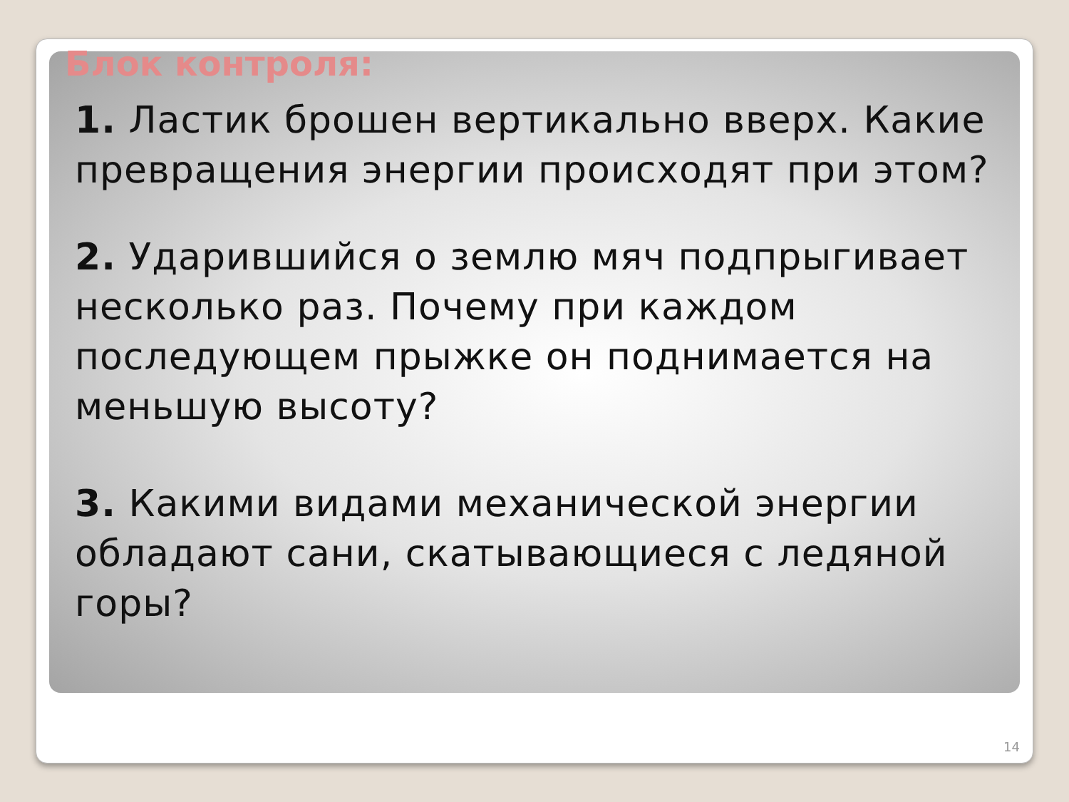Блок контроля:
1. Ластик брошен вертикально вверх. Какие превращения энергии происходят при этом?
2. Ударившийся о землю мяч подпрыгивает несколько раз. Почему при каждом последующем прыжке он поднимается на меньшую высоту?
3. Какими видами механической энергии обладают сани, скатывающиеся с ледяной горы?
14